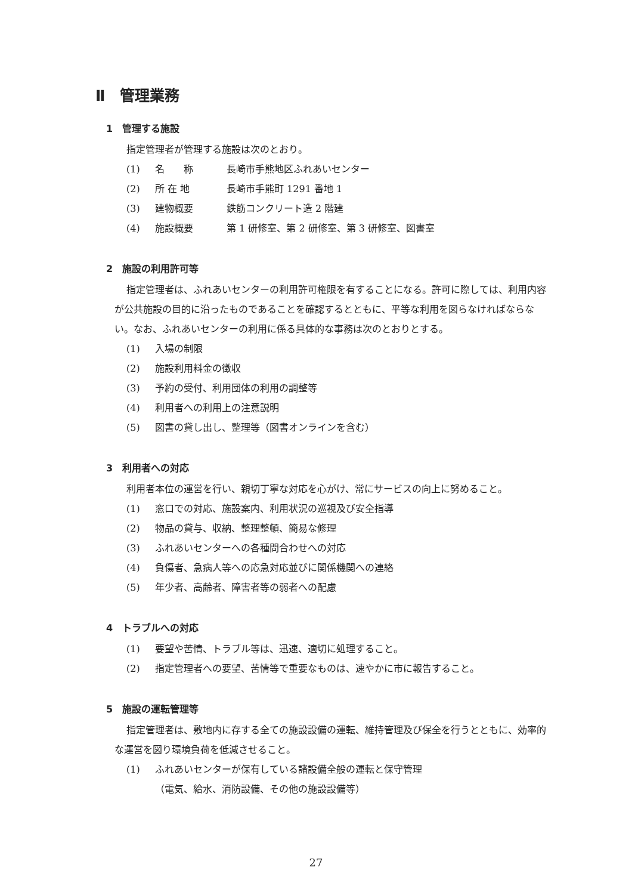Ⅱ　管理業務
1　管理する施設
指定管理者が管理する施設は次のとおり。
(1) 名　　称 長崎市手熊地区ふれあいセンター
(2) 所 在 地 長崎市手熊町 1291 番地 1
(3) 建物概要 鉄筋コンクリート造 2 階建
(4) 施設概要 第 1 研修室、第 2 研修室、第 3 研修室、図書室
2　施設の利用許可等
指定管理者は、ふれあいセンターの利用許可権限を有することになる。許可に際しては、利用内容が公共施設の目的に沿ったものであることを確認するとともに、平等な利用を図らなければならない。なお、ふれあいセンターの利用に係る具体的な事務は次のとおりとする。
(1) 入場の制限
(2) 施設利用料金の徴収
(3) 予約の受付、利用団体の利用の調整等
(4) 利用者への利用上の注意説明
(5) 図書の貸し出し、整理等（図書オンラインを含む）
3　利用者への対応
利用者本位の運営を行い、親切丁寧な対応を心がけ、常にサービスの向上に努めること。
(1) 窓口での対応、施設案内、利用状況の巡視及び安全指導
(2) 物品の貸与、収納、整理整頓、簡易な修理
(3) ふれあいセンターへの各種問合わせへの対応
(4) 負傷者、急病人等への応急対応並びに関係機関への連絡
(5) 年少者、高齢者、障害者等の弱者への配慮
4　トラブルへの対応
(1) 要望や苦情、トラブル等は、迅速、適切に処理すること。
(2) 指定管理者への要望、苦情等で重要なものは、速やかに市に報告すること。
5　施設の運転管理等
指定管理者は、敷地内に存する全ての施設設備の運転、維持管理及び保全を行うとともに、効率的な運営を図り環境負荷を低減させること。
(1) ふれあいセンターが保有している諸設備全般の運転と保守管理
（電気、給水、消防設備、その他の施設設備等）
27